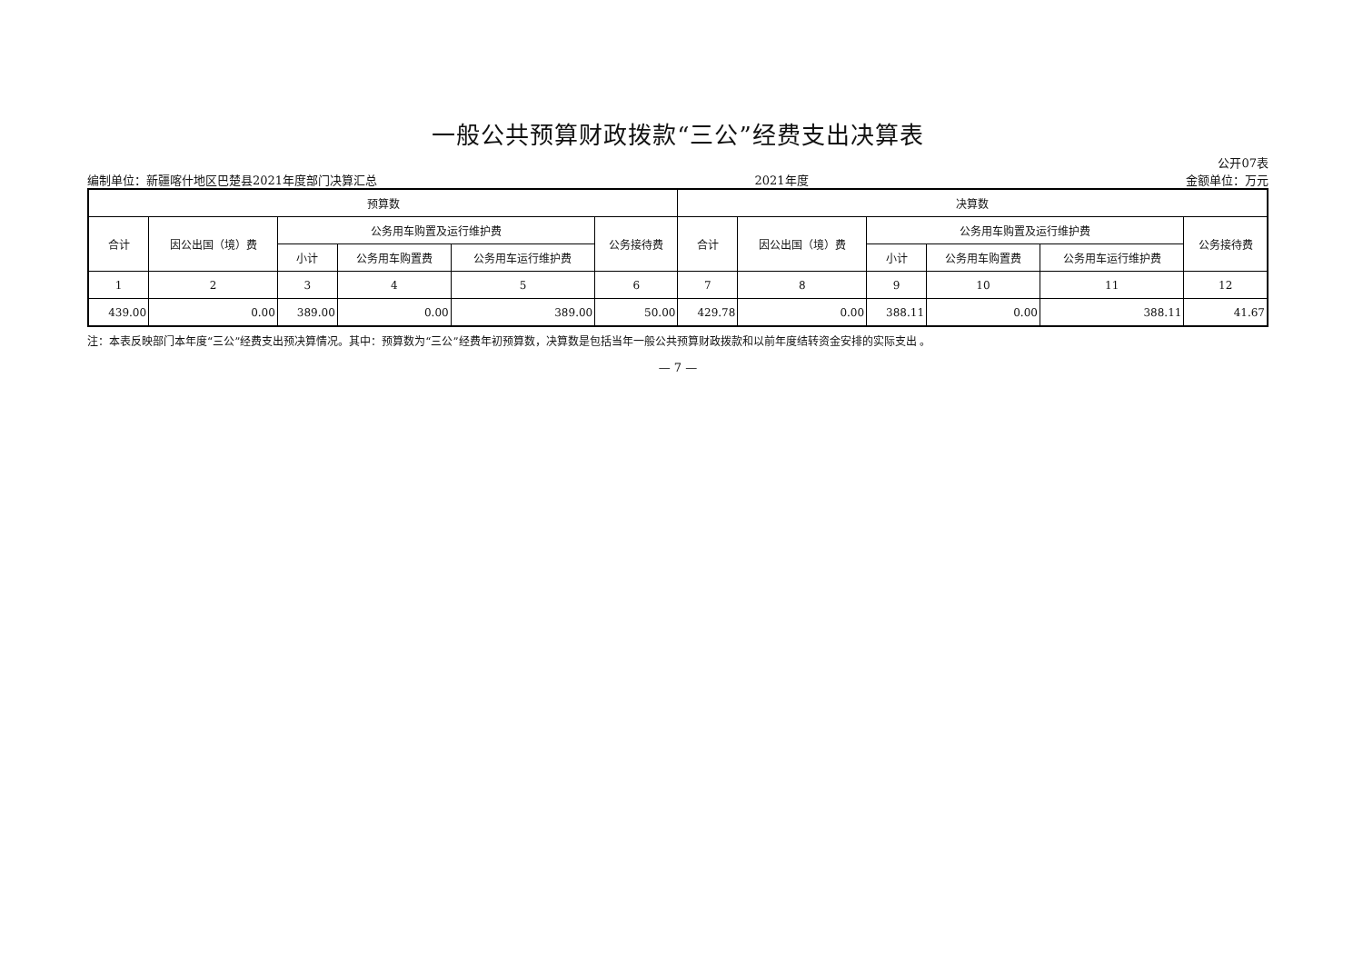一般公共预算财政拨款“三公”经费支出决算表
编制单位：新疆喀什地区巴楚县2021年度部门决算汇总 2021年度 公开07表
金额单位：万元
| 预算数 | | | | | | 决算数 | | | | | |
| --- | --- | --- | --- | --- | --- | --- | --- | --- | --- | --- | --- |
| 合计 | 因公出国（境）费 | 公务用车购置及运行维护费 | | | 公务接待费 | 合计 | 因公出国（境）费 | 公务用车购置及运行维护费 | | | 公务接待费 |
| | | 小计 | 公务用车购置费 | 公务用车运行维护费 | | | | 小计 | 公务用车购置费 | 公务用车运行维护费 | |
| 1 | 2 | 3 | 4 | 5 | 6 | 7 | 8 | 9 | 10 | 11 | 12 |
| 439.00 | 0.00 | 389.00 | 0.00 | 389.00 | 50.00 | 429.78 | 0.00 | 388.11 | 0.00 | 388.11 | 41.67 |
注：本表反映部门本年度“三公”经费支出预决算情况。其中：预算数为“三公”经费年初预算数，决算数是包括当年一般公共预算财政拨款和以前年度结转资金安排的实际支出 。
— 7 —